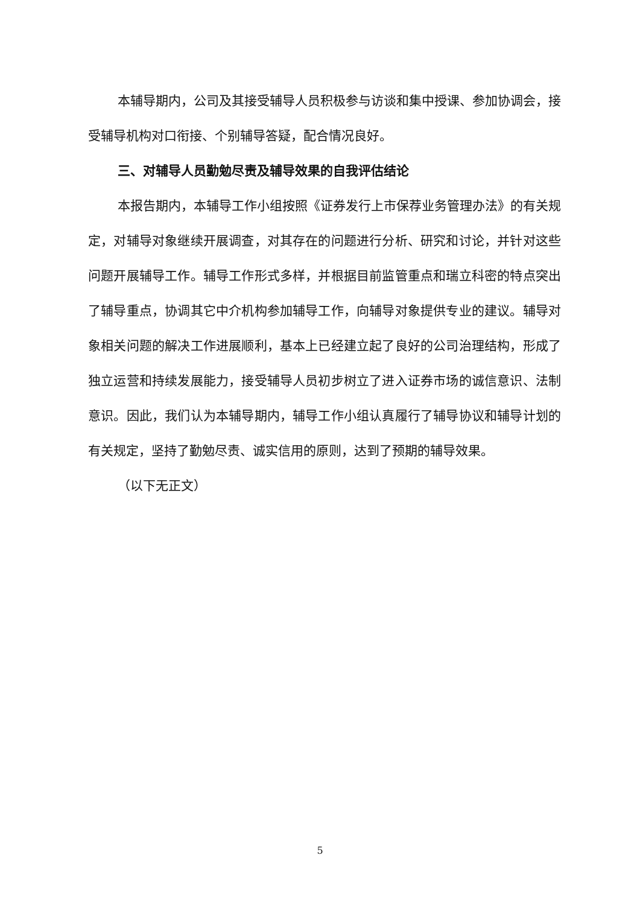本辅导期内，公司及其接受辅导人员积极参与访谈和集中授课、参加协调会，接受辅导机构对口衔接、个别辅导答疑，配合情况良好。
三、对辅导人员勤勉尽责及辅导效果的自我评估结论
本报告期内，本辅导工作小组按照《证券发行上市保荐业务管理办法》的有关规定，对辅导对象继续开展调查，对其存在的问题进行分析、研究和讨论，并针对这些问题开展辅导工作。辅导工作形式多样，并根据目前监管重点和瑞立科密的特点突出了辅导重点，协调其它中介机构参加辅导工作，向辅导对象提供专业的建议。辅导对象相关问题的解决工作进展顺利，基本上已经建立起了良好的公司治理结构，形成了独立运营和持续发展能力，接受辅导人员初步树立了进入证券市场的诚信意识、法制意识。因此，我们认为本辅导期内，辅导工作小组认真履行了辅导协议和辅导计划的有关规定，坚持了勤勉尽责、诚实信用的原则，达到了预期的辅导效果。
（以下无正文）
5